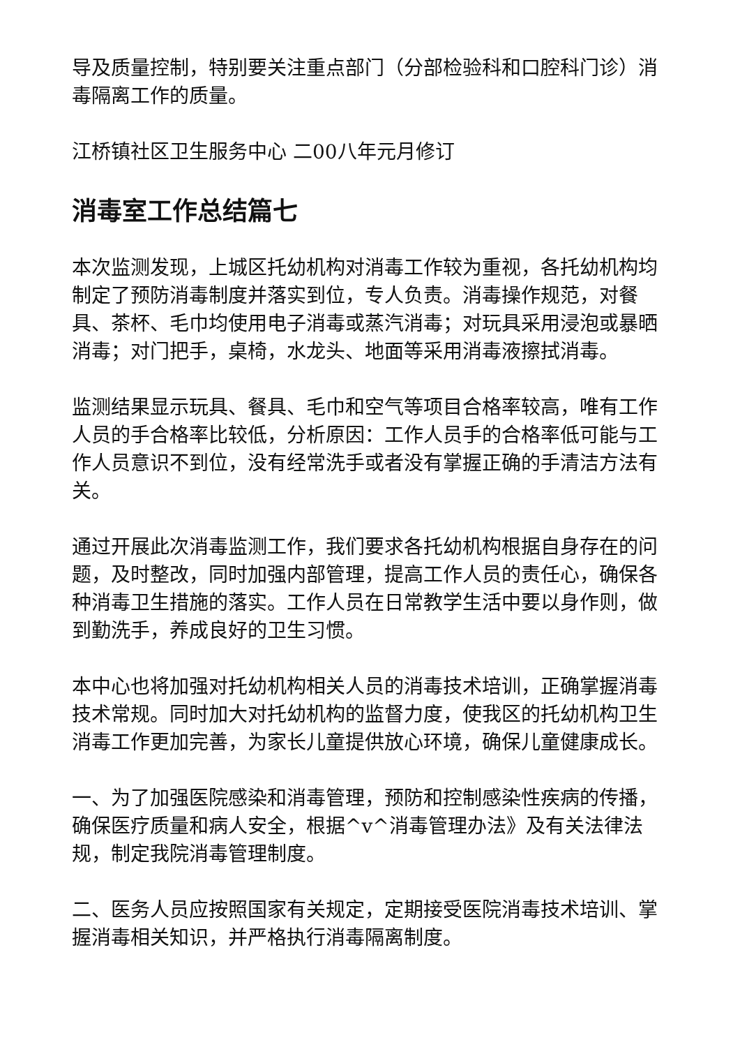导及质量控制，特别要关注重点部门（分部检验科和口腔科门诊）消毒隔离工作的质量。
江桥镇社区卫生服务中心 二00八年元月修订
消毒室工作总结篇七
本次监测发现，上城区托幼机构对消毒工作较为重视，各托幼机构均制定了预防消毒制度并落实到位，专人负责。消毒操作规范，对餐具、茶杯、毛巾均使用电子消毒或蒸汽消毒；对玩具采用浸泡或暴晒消毒；对门把手，桌椅，水龙头、地面等采用消毒液擦拭消毒。
监测结果显示玩具、餐具、毛巾和空气等项目合格率较高，唯有工作人员的手合格率比较低，分析原因：工作人员手的合格率低可能与工作人员意识不到位，没有经常洗手或者没有掌握正确的手清洁方法有关。
通过开展此次消毒监测工作，我们要求各托幼机构根据自身存在的问题，及时整改，同时加强内部管理，提高工作人员的责任心，确保各种消毒卫生措施的落实。工作人员在日常教学生活中要以身作则，做到勤洗手，养成良好的卫生习惯。
本中心也将加强对托幼机构相关人员的消毒技术培训，正确掌握消毒技术常规。同时加大对托幼机构的监督力度，使我区的托幼机构卫生消毒工作更加完善，为家长儿童提供放心环境，确保儿童健康成长。
一、为了加强医院感染和消毒管理，预防和控制感染性疾病的传播，确保医疗质量和病人安全，根据^v^消毒管理办法》及有关法律法规，制定我院消毒管理制度。
二、医务人员应按照国家有关规定，定期接受医院消毒技术培训、掌握消毒相关知识，并严格执行消毒隔离制度。